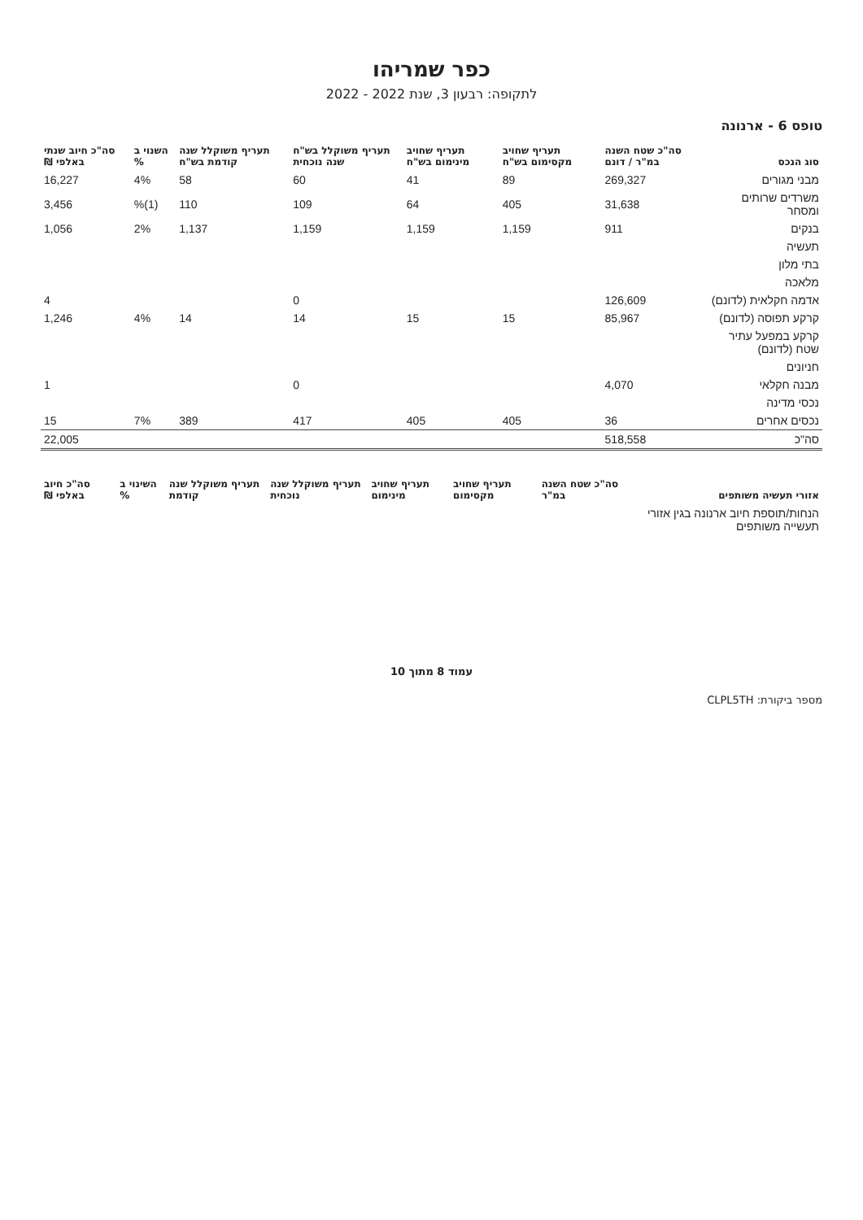כפר שמריהו
לתקופה: רבעון 3, שנת 2022 - 2022
טופס 6 - ארנונה
| סוג הנכס | סה"כ שטח השנה במ"ר / דונם | תעריף שחויב מקסימום בש"ח | תעריף שחויב מינימום בש"ח | תעריף משוקלל בש"ח שנה נוכחית | תעריף משוקלל שנה קודמת בש"ח | השנוי ב % | סה"כ חיוב שנתי באלפי ₪ |
| --- | --- | --- | --- | --- | --- | --- | --- |
| מבני מגורים | 269,327 | 89 | 41 | 60 | 58 | 4% | 16,227 |
| משרדים שרותים ומסחר | 31,638 | 405 | 64 | 109 | 110 | (1)% | 3,456 |
| בנקים | 911 | 1,159 | 1,159 | 1,159 | 1,137 | 2% | 1,056 |
| תעשיה | | | | | | | |
| בתי מלון | | | | | | | |
| מלאכה | | | | | | | |
| אדמה חקלאית (לדונם) | 126,609 | | | 0 | | | 4 |
| קרקע תפוסה (לדונם) | 85,967 | 15 | 15 | 14 | 14 | 4% | 1,246 |
| קרקע במפעל עתיר שטח (לדונם) | | | | | | | |
| חניונים | | | | | | | |
| מבנה חקלאי | 4,070 | | | 0 | | | 1 |
| נכסי מדינה | | | | | | | |
| נכסים אחרים | 36 | 405 | 405 | 417 | 389 | 7% | 15 |
| סה"כ | 518,558 | | | | | | 22,005 |
| אזורי תעשיה משותפים | סה"כ שטח השנה במ"ר | תעריף שחויב מקסימום | תעריף שחויב מינימום | תעריף משוקלל שנה נוכחית | תעריף משוקלל שנה קודמת | השינוי ב % | סה"כ חיוב באלפי ₪ |
| --- | --- | --- | --- | --- | --- | --- | --- |
| הנחות/תוספת חיוב ארנונה בגין אזורי תעשייה משותפים | | | | | | | |
עמוד 8 מתוך 10
מספר ביקורת: CLPL5TH